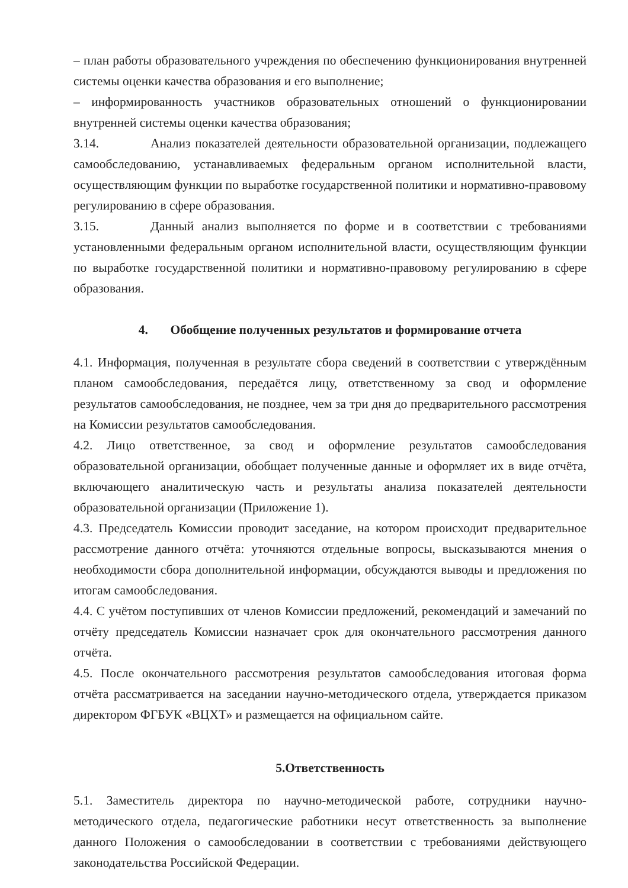– план работы образовательного учреждения по обеспечению функционирования внутренней системы оценки качества образования и его выполнение;
– информированность участников образовательных отношений о функционировании внутренней системы оценки качества образования;
3.14. Анализ показателей деятельности образовательной организации, подлежащего самообследованию, устанавливаемых федеральным органом исполнительной власти, осуществляющим функции по выработке государственной политики и нормативно-правовому регулированию в сфере образования.
3.15. Данный анализ выполняется по форме и в соответствии с требованиями установленными федеральным органом исполнительной власти, осуществляющим функции по выработке государственной политики и нормативно-правовому регулированию в сфере образования.
4. Обобщение полученных результатов и формирование отчета
4.1. Информация, полученная в результате сбора сведений в соответствии с утверждённым планом самообследования, передаётся лицу, ответственному за свод и оформление результатов самообследования, не позднее, чем за три дня до предварительного рассмотрения на Комиссии результатов самообследования.
4.2. Лицо ответственное, за свод и оформление результатов самообследования образовательной организации, обобщает полученные данные и оформляет их в виде отчёта, включающего аналитическую часть и результаты анализа показателей деятельности образовательной организации (Приложение 1).
4.3. Председатель Комиссии проводит заседание, на котором происходит предварительное рассмотрение данного отчёта: уточняются отдельные вопросы, высказываются мнения о необходимости сбора дополнительной информации, обсуждаются выводы и предложения по итогам самообследования.
4.4. С учётом поступивших от членов Комиссии предложений, рекомендаций и замечаний по отчёту председатель Комиссии назначает срок для окончательного рассмотрения данного отчёта.
4.5. После окончательного рассмотрения результатов самообследования итоговая форма отчёта рассматривается на заседании научно-методического отдела, утверждается приказом директором ФГБУК «ВЦХТ» и размещается на официальном сайте.
5.Ответственность
5.1. Заместитель директора по научно-методической работе, сотрудники научно-методического отдела, педагогические работники несут ответственность за выполнение данного Положения о самообследовании в соответствии с требованиями действующего законодательства Российской Федерации.